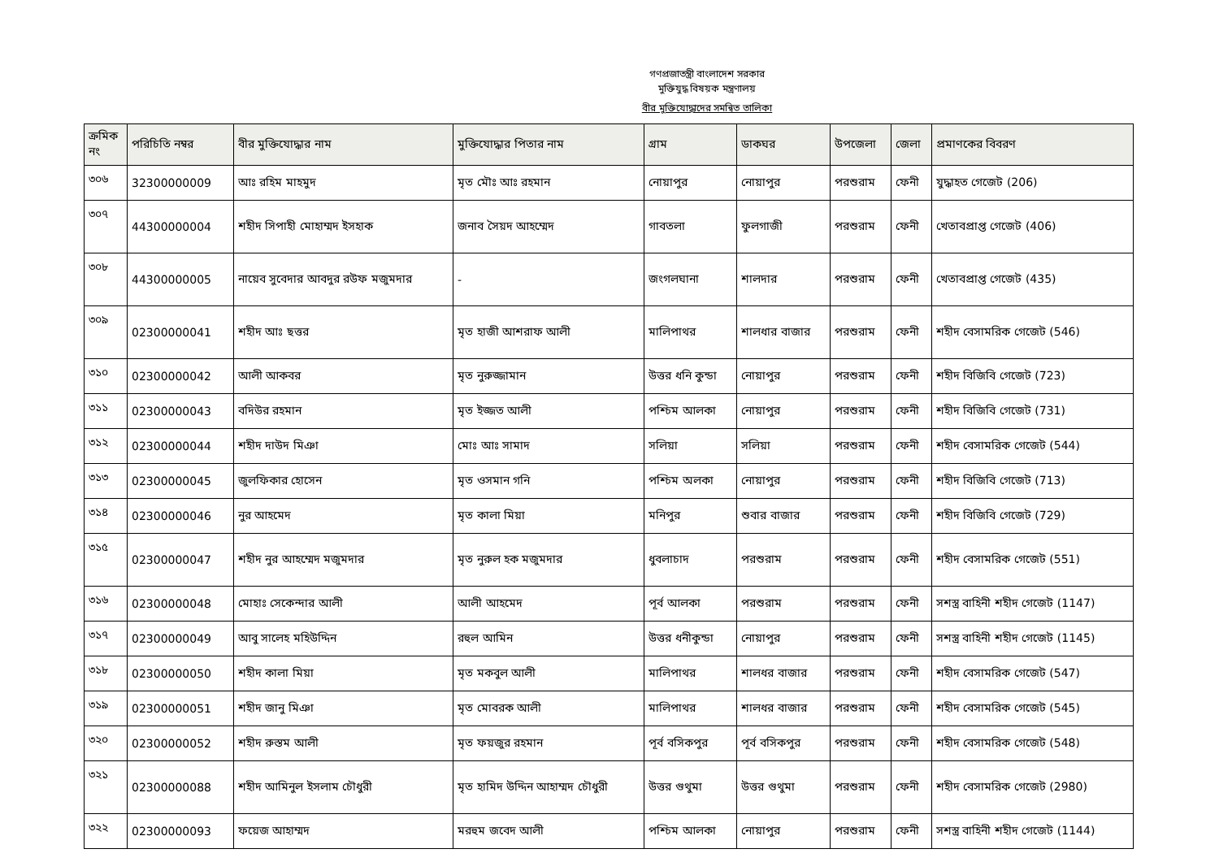গণপ্রজাতন্ত্রী বাংলাদেশ সরকার
মুক্তিযুদ্ধ বিষয়ক মন্ত্রণালয়
বীর মুক্তিযোদ্ধাদের সমন্বিত তালিকা
| ক্রমিক নং | পরিচিতি নম্বর | বীর মুক্তিযোদ্ধার নাম | মুক্তিযোদ্ধার পিতার নাম | গ্রাম | ডাকঘর | উপজেলা | জেলা | প্রমাণকের বিবরণ |
| --- | --- | --- | --- | --- | --- | --- | --- | --- |
| ৩০৬ | 32300000009 | আঃ রহিম মাহমুদ | মৃত মৌঃ আঃ রহমান | নোয়াপুর | নোয়াপুর | পরশুরাম | ফেনী | যুদ্ধাহত গেজেট (206) |
| ৩০৭ | 44300000004 | শহীদ সিপাহী মোহাম্মদ ইসহাক | জনাব সৈয়দ আহম্মেদ | গাবতলা | ফুলগাজী | পরশুরাম | ফেনী | খেতাবপ্রাপ্ত গেজেট (406) |
| ৩০৮ | 44300000005 | নায়েব সুবেদার আবদুর রউফ মজুমদার | - | জংগলঘানা | শালদার | পরশুরাম | ফেনী | খেতাবপ্রাপ্ত গেজেট (435) |
| ৩০৯ | 02300000041 | শহীদ আঃ ছত্তর | মৃত হাজী আশরাফ আলী | মালিপাথর | শালধার বাজার | পরশুরাম | ফেনী | শহীদ বেসামরিক গেজেট (546) |
| ৩১০ | 02300000042 | আলী আকবর | মৃত নুরুজ্জামান | উত্তর ধনি কুন্ডা | নোয়াপুর | পরশুরাম | ফেনী | শহীদ বিজিবি গেজেট (723) |
| ৩১১ | 02300000043 | বদিউর রহমান | মৃত ইজ্জত আলী | পশ্চিম আলকা | নোয়াপুর | পরশুরাম | ফেনী | শহীদ বিজিবি গেজেট (731) |
| ৩১২ | 02300000044 | শহীদ দাউদ মিঞা | মোঃ আঃ সামাদ | সলিয়া | সলিয়া | পরশুরাম | ফেনী | শহীদ বেসামরিক গেজেট (544) |
| ৩১৩ | 02300000045 | জুলফিকার হোসেন | মৃত ওসমান গনি | পশ্চিম অলকা | নোয়াপুর | পরশুরাম | ফেনী | শহীদ বিজিবি গেজেট (713) |
| ৩১৪ | 02300000046 | নুর আহমেদ | মৃত কালা মিয়া | মনিপুর | শুবার বাজার | পরশুরাম | ফেনী | শহীদ বিজিবি গেজেট (729) |
| ৩১৫ | 02300000047 | শহীদ নুর আহম্মেদ মজুমদার | মৃত নুরুল হক মজুমদার | ধুবলাচাদ | পরশুরাম | পরশুরাম | ফেনী | শহীদ বেসামরিক গেজেট (551) |
| ৩১৬ | 02300000048 | মোহাঃ সেকেন্দার আলী | আলী আহমেদ | পূর্ব আলকা | পরশুরাম | পরশুরাম | ফেনী | সশস্ত্র বাহিনী শহীদ গেজেট (1147) |
| ৩১৭ | 02300000049 | আবু সালেহ মহিউদ্দিন | রহুল আমিন | উত্তর ধনীকুন্ডা | নোয়াপুর | পরশুরাম | ফেনী | সশস্ত্র বাহিনী শহীদ গেজেট (1145) |
| ৩১৮ | 02300000050 | শহীদ কালা মিয়া | মৃত মকবুল আলী | মালিপাথর | শালধর বাজার | পরশুরাম | ফেনী | শহীদ বেসামরিক গেজেট (547) |
| ৩১৯ | 02300000051 | শহীদ জানু মিঞা | মৃত মোবরক আলী | মালিপাথর | শালধর বাজার | পরশুরাম | ফেনী | শহীদ বেসামরিক গেজেট (545) |
| ৩২০ | 02300000052 | শহীদ রুস্তম আলী | মৃত ফয়জুর রহমান | পূর্ব বসিকপুর | পূর্ব বসিকপুর | পরশুরাম | ফেনী | শহীদ বেসামরিক গেজেট (548) |
| ৩২১ | 02300000088 | শহীদ আমিনুল ইসলাম চৌধুরী | মৃত হামিদ উদ্দিন আহাম্মদ চৌধুরী | উত্তর গুথুমা | উত্তর গুথুমা | পরশুরাম | ফেনী | শহীদ বেসামরিক গেজেট (2980) |
| ৩২২ | 02300000093 | ফয়েজ আহাম্মদ | মরহুম জবেদ আলী | পশ্চিম আলকা | নোয়াপুর | পরশুরাম | ফেনী | সশস্ত্র বাহিনী শহীদ গেজেট (1144) |